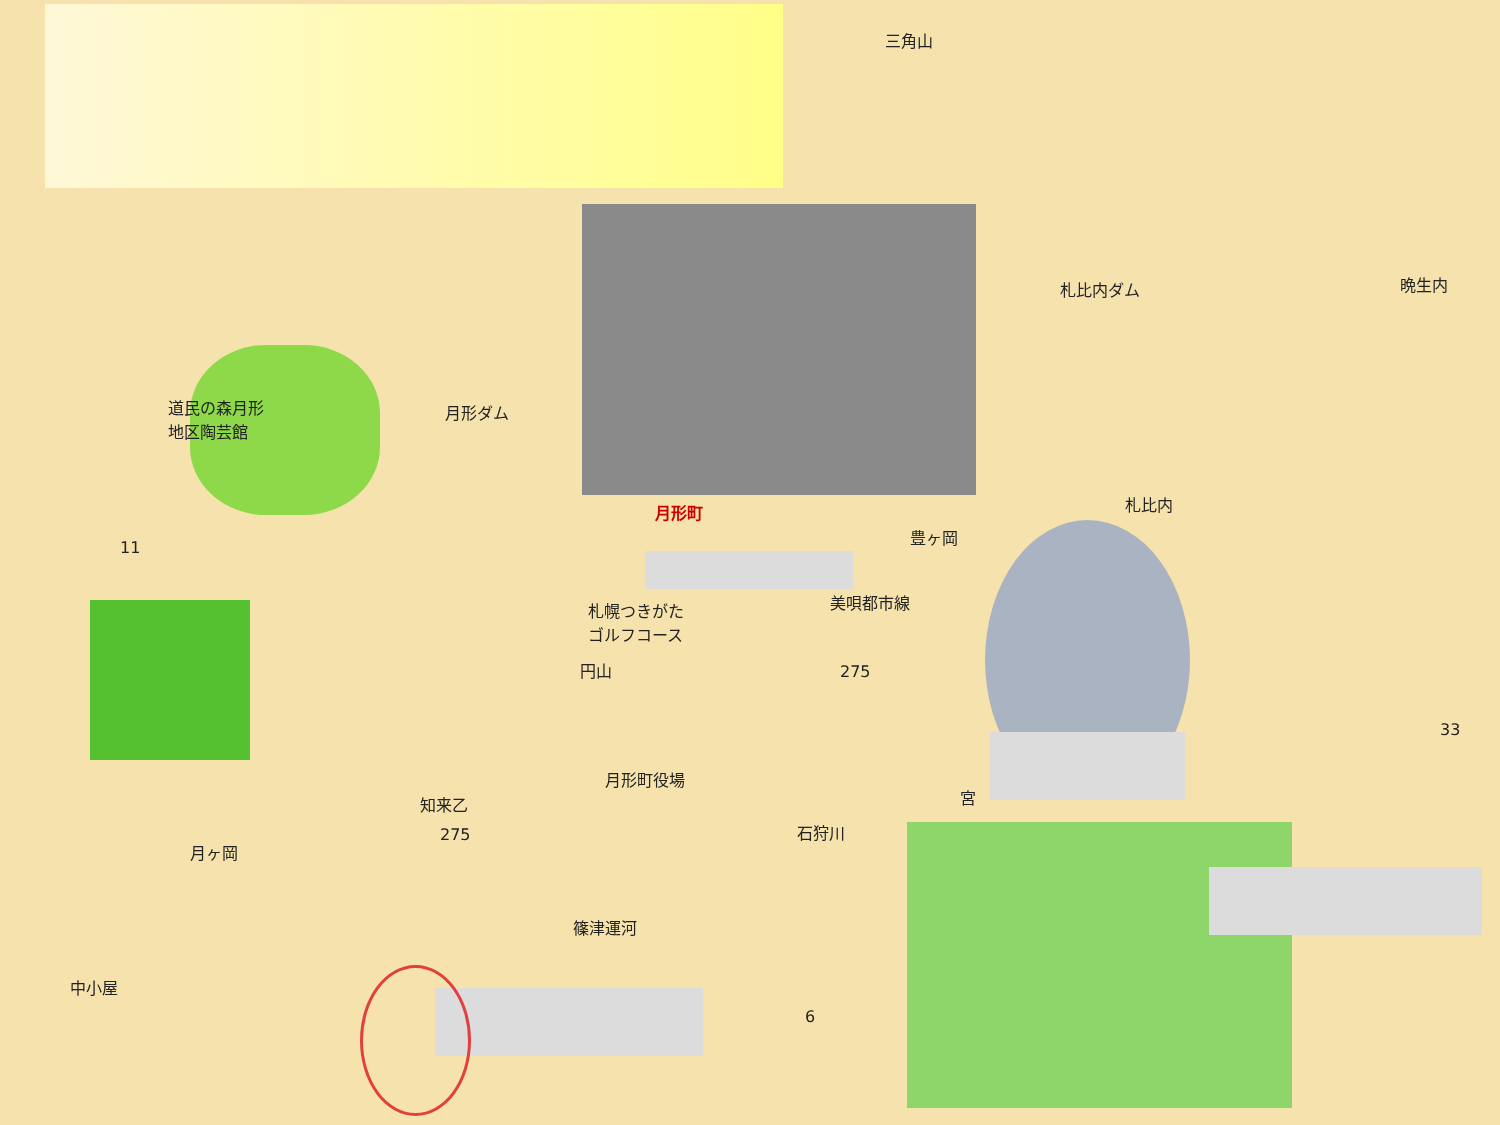三角山
札比内ダム 晩生内
道民の森月形
地区陶芸館
月形ダム
月形町 札比内
豊ヶ岡
11
札幌つきがた
ゴルフコース
円山
美唄都市線
275
33
月形町役場
知来乙 宮
275 石狩川
月ヶ岡
篠津運河
中小屋
6